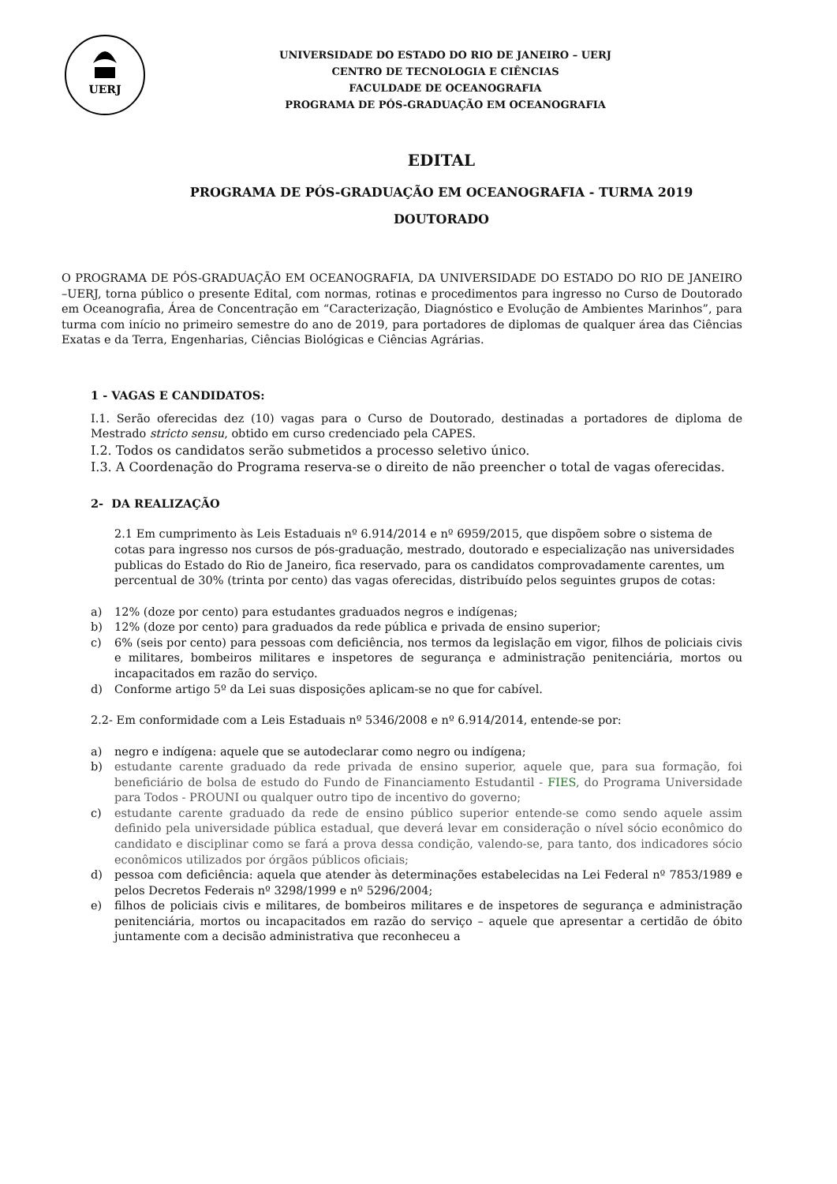UERJ
UNIVERSIDADE DO ESTADO DO RIO DE JANEIRO – UERJ
CENTRO DE TECNOLOGIA E CIÊNCIAS
FACULDADE DE OCEANOGRAFIA
PROGRAMA DE PÓS-GRADUAÇÃO EM OCEANOGRAFIA
EDITAL
PROGRAMA DE PÓS-GRADUAÇÃO EM OCEANOGRAFIA - TURMA 2019
DOUTORADO
O PROGRAMA DE PÓS-GRADUAÇÃO EM OCEANOGRAFIA, DA UNIVERSIDADE DO ESTADO DO RIO DE JANEIRO –UERJ, torna público o presente Edital, com normas, rotinas e procedimentos para ingresso no Curso de Doutorado em Oceanografia, Área de Concentração em “Caracterização, Diagnóstico e Evolução de Ambientes Marinhos”, para turma com início no primeiro semestre do ano de 2019, para portadores de diplomas de qualquer área das Ciências Exatas e da Terra, Engenharias, Ciências Biológicas e Ciências Agrárias.
1 - VAGAS E CANDIDATOS:
I.1. Serão oferecidas dez (10) vagas para o Curso de Doutorado, destinadas a portadores de diploma de Mestrado stricto sensu, obtido em curso credenciado pela CAPES.
I.2. Todos os candidatos serão submetidos a processo seletivo único.
I.3. A Coordenação do Programa reserva-se o direito de não preencher o total de vagas oferecidas.
2- DA REALIZAÇÃO
2.1 Em cumprimento às Leis Estaduais nº 6.914/2014 e nº 6959/2015, que dispõem sobre o sistema de cotas para ingresso nos cursos de pós-graduação, mestrado, doutorado e especialização nas universidades publicas do Estado do Rio de Janeiro, fica reservado, para os candidatos comprovadamente carentes, um percentual de 30% (trinta por cento) das vagas oferecidas, distribuído pelos seguintes grupos de cotas:
a) 12% (doze por cento) para estudantes graduados negros e indígenas;
b) 12% (doze por cento) para graduados da rede pública e privada de ensino superior;
c) 6% (seis por cento) para pessoas com deficiência, nos termos da legislação em vigor, filhos de policiais civis e militares, bombeiros militares e inspetores de segurança e administração penitenciária, mortos ou incapacitados em razão do serviço.
d) Conforme artigo 5º da Lei suas disposições aplicam-se no que for cabível.
2.2- Em conformidade com a Leis Estaduais nº 5346/2008 e nº 6.914/2014, entende-se por:
a) negro e indígena: aquele que se autodeclarar como negro ou indígena;
b) estudante carente graduado da rede privada de ensino superior, aquele que, para sua formação, foi beneficiário de bolsa de estudo do Fundo de Financiamento Estudantil - FIES, do Programa Universidade para Todos - PROUNI ou qualquer outro tipo de incentivo do governo;
c) estudante carente graduado da rede de ensino público superior entende-se como sendo aquele assim definido pela universidade pública estadual, que deverá levar em consideração o nível sócio econômico do candidato e disciplinar como se fará a prova dessa condição, valendo-se, para tanto, dos indicadores sócio econômicos utilizados por órgãos públicos oficiais;
d) pessoa com deficiência: aquela que atender às determinações estabelecidas na Lei Federal nº 7853/1989 e pelos Decretos Federais nº 3298/1999 e nº 5296/2004;
e) filhos de policiais civis e militares, de bombeiros militares e de inspetores de segurança e administração penitenciária, mortos ou incapacitados em razão do serviço – aquele que apresentar a certidão de óbito juntamente com a decisão administrativa que reconheceu a